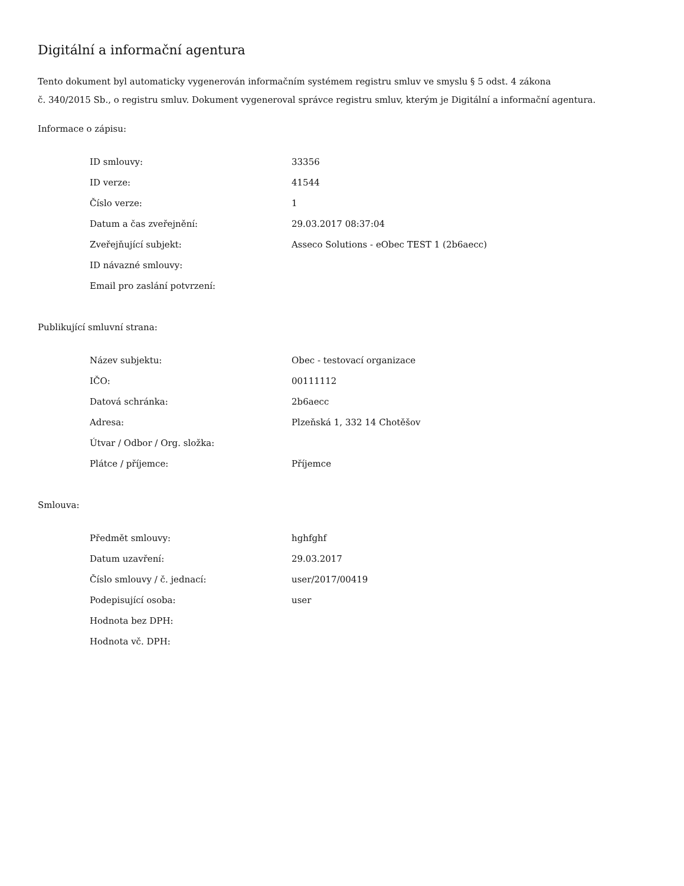Digitální a informační agentura
Tento dokument byl automaticky vygenerován informačním systémem registru smluv ve smyslu § 5 odst. 4 zákona
č. 340/2015 Sb., o registru smluv. Dokument vygeneroval správce registru smluv, kterým je Digitální a informační agentura.
Informace o zápisu:
| ID smlouvy: | 33356 |
| ID verze: | 41544 |
| Číslo verze: | 1 |
| Datum a čas zveřejnění: | 29.03.2017 08:37:04 |
| Zveřejňující subjekt: | Asseco Solutions - eObec TEST 1 (2b6aecc) |
| ID návazné smlouvy: | |
| Email pro zaslání potvrzení: | |
Publikující smluvní strana:
| Název subjektu: | Obec - testovací organizace |
| IČO: | 00111112 |
| Datová schránka: | 2b6aecc |
| Adresa: | Plzeňská 1, 332 14 Chotěšov |
| Útvar / Odbor / Org. složka: | |
| Plátce / příjemce: | Příjemce |
Smlouva:
| Předmět smlouvy: | hghfghf |
| Datum uzavření: | 29.03.2017 |
| Číslo smlouvy / č. jednací: | user/2017/00419 |
| Podepisující osoba: | user |
| Hodnota bez DPH: | |
| Hodnota vč. DPH: | |